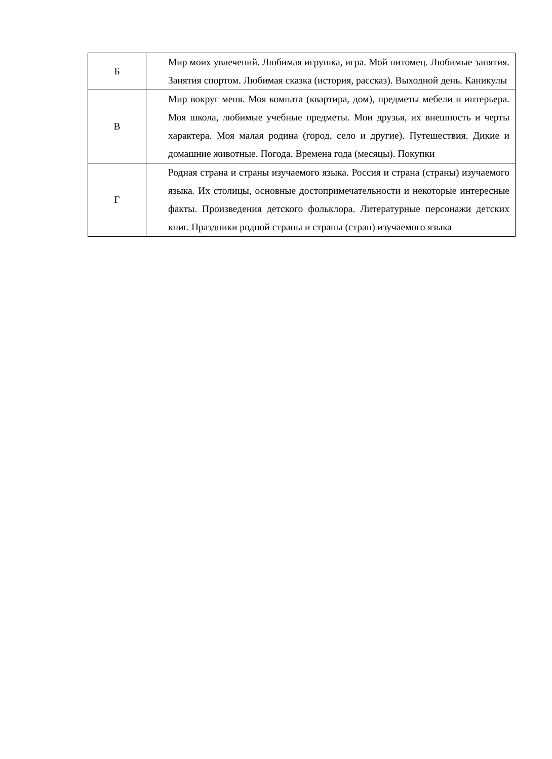| Б | Мир моих увлечений. Любимая игрушка, игра. Мой питомец. Любимые занятия. Занятия спортом. Любимая сказка (история, рассказ). Выходной день. Каникулы |
| В | Мир вокруг меня. Моя комната (квартира, дом), предметы мебели и интерьера. Моя школа, любимые учебные предметы. Мои друзья, их внешность и черты характера. Моя малая родина (город, село и другие). Путешествия. Дикие и домашние животные. Погода. Времена года (месяцы). Покупки |
| Г | Родная страна и страны изучаемого языка. Россия и страна (страны) изучаемого языка. Их столицы, основные достопримечательности и некоторые интересные факты. Произведения детского фольклора. Литературные персонажи детских книг. Праздники родной страны и страны (стран) изучаемого языка |